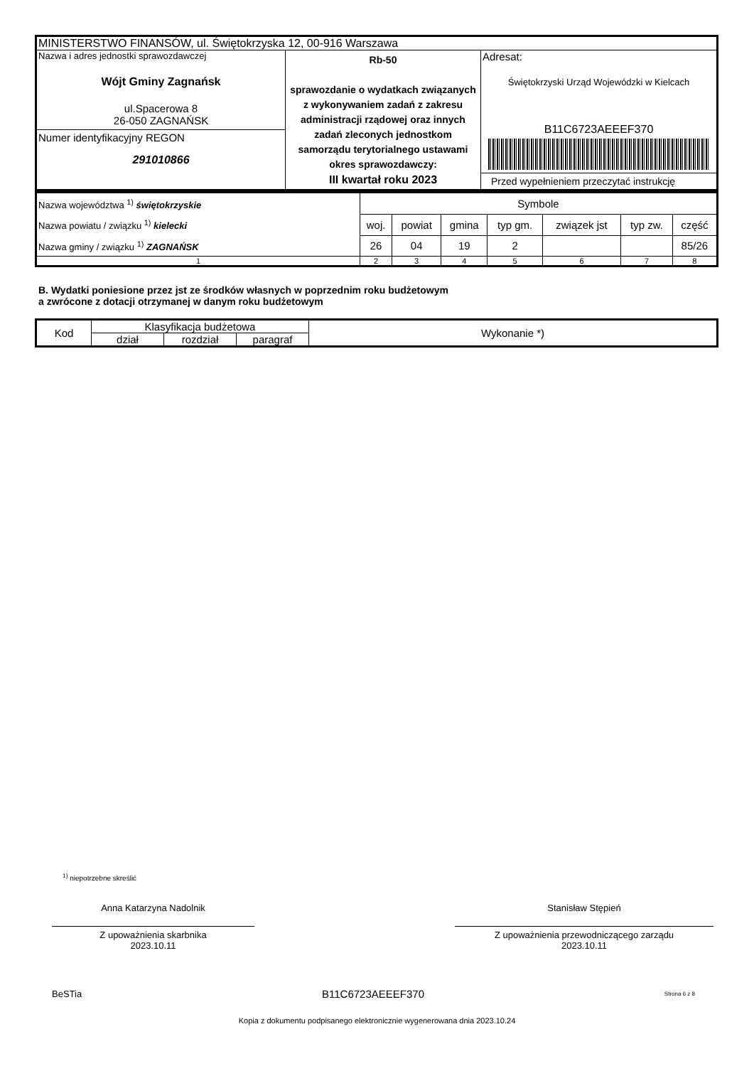| MINISTERSTWO FINANSÓW, ul. Świętokrzyska 12, 00-916 Warszawa | | |
| Nazwa i adres jednostki sprawozdawczej Wójt Gminy Zagnańsk ul.Spacerowa 8 26-050 ZAGNAŃSK Numer identyfikacyjny REGON 291010866 | Rb-50 sprawozdanie o wydatkach związanych z wykonywaniem zadań z zakresu administracji rządowej oraz innych zadań zleconych jednostkom samorządu terytorialnego ustawami okres sprawozdawczy: III kwartał roku 2023 | Adresat: Świętokrzyski Urząd Wojewódzki w Kielcach B11C6723AEEEF370 Przed wypełnieniem przeczytać instrukcję |
| Nazwa województwa <sup>1)</sup> świętokrzyskie Nazwa powiatu / związku <sup>1)</sup> kielecki Nazwa gminy / związku <sup>1)</sup> ZAGNAŃSK | Symbole | | | | | | |
| | woj. | powiat | gmina | typ gm. | związek jst | typ zw. | część |
| | 26 | 04 | 19 | 2 | | | 85/26 |
| 1 | 2 | 3 | 4 | 5 | 6 | 7 | 8 |
B. Wydatki poniesione przez jst ze środków własnych w poprzednim roku budżetowym
a zwrócone z dotacji otrzymanej w danym roku budżetowym
| Kod | Klasyfikacja budżetowa | | | Wykonanie *) |
| --- | --- | --- | --- | --- |
| | dział | rozdział | paragraf | |
<sup>1)</sup> niepotrzebne skreślić
Anna Katarzyna Nadolnik
Z upoważnienia skarbnika
2023.10.11
Stanisław Stępień
Z upoważnienia przewodniczącego zarządu
2023.10.11
BeSTia B11C6723AEEEF370 Strona 6 z 8
Kopia z dokumentu podpisanego elektronicznie wygenerowana dnia 2023.10.24